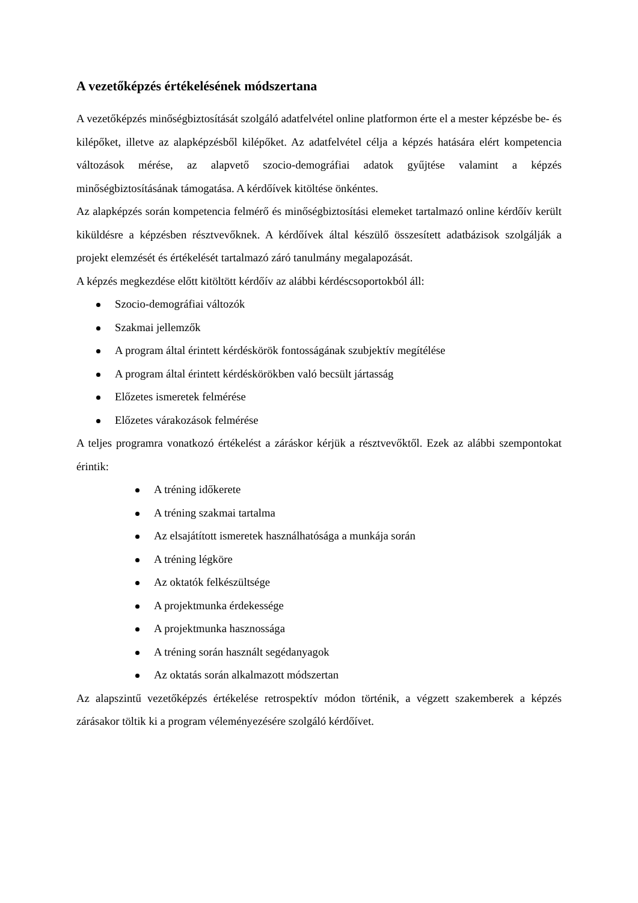A vezetőképzés értékelésének módszertana
A vezetőképzés minőségbiztosítását szolgáló adatfelvétel online platformon érte el a mester képzésbe be- és kilépőket, illetve az alapképzésből kilépőket. Az adatfelvétel célja a képzés hatására elért kompetencia változások mérése, az alapvető szocio-demográfiai adatok gyűjtése valamint a képzés minőségbiztosításának támogatása. A kérdőívek kitöltése önkéntes.
Az alapképzés során kompetencia felmérő és minőségbiztosítási elemeket tartalmazó online kérdőív került kiküldésre a képzésben résztvevőknek. A kérdőívek által készülő összesített adatbázisok szolgálják a projekt elemzését és értékelését tartalmazó záró tanulmány megalapozását.
A képzés megkezdése előtt kitöltött kérdőív az alábbi kérdéscsoportokból áll:
Szocio-demográfiai változók
Szakmai jellemzők
A program által érintett kérdéskörök fontosságának szubjektív megítélése
A program által érintett kérdéskörökben való becsült jártasság
Előzetes ismeretek felmérése
Előzetes várakozások felmérése
A teljes programra vonatkozó értékelést a záráskor kérjük a résztvevőktől. Ezek az alábbi szempontokat érintik:
A tréning időkerete
A tréning szakmai tartalma
Az elsajátított ismeretek használhatósága a munkája során
A tréning légköre
Az oktatók felkészültsége
A projektmunka érdekessége
A projektmunka hasznossága
A tréning során használt segédanyagok
Az oktatás során alkalmazott módszertan
Az alapszintű vezetőképzés értékelése retrospektív módon történik, a végzett szakemberek a képzés zárásakor töltik ki a program véleményezésére szolgáló kérdőívet.